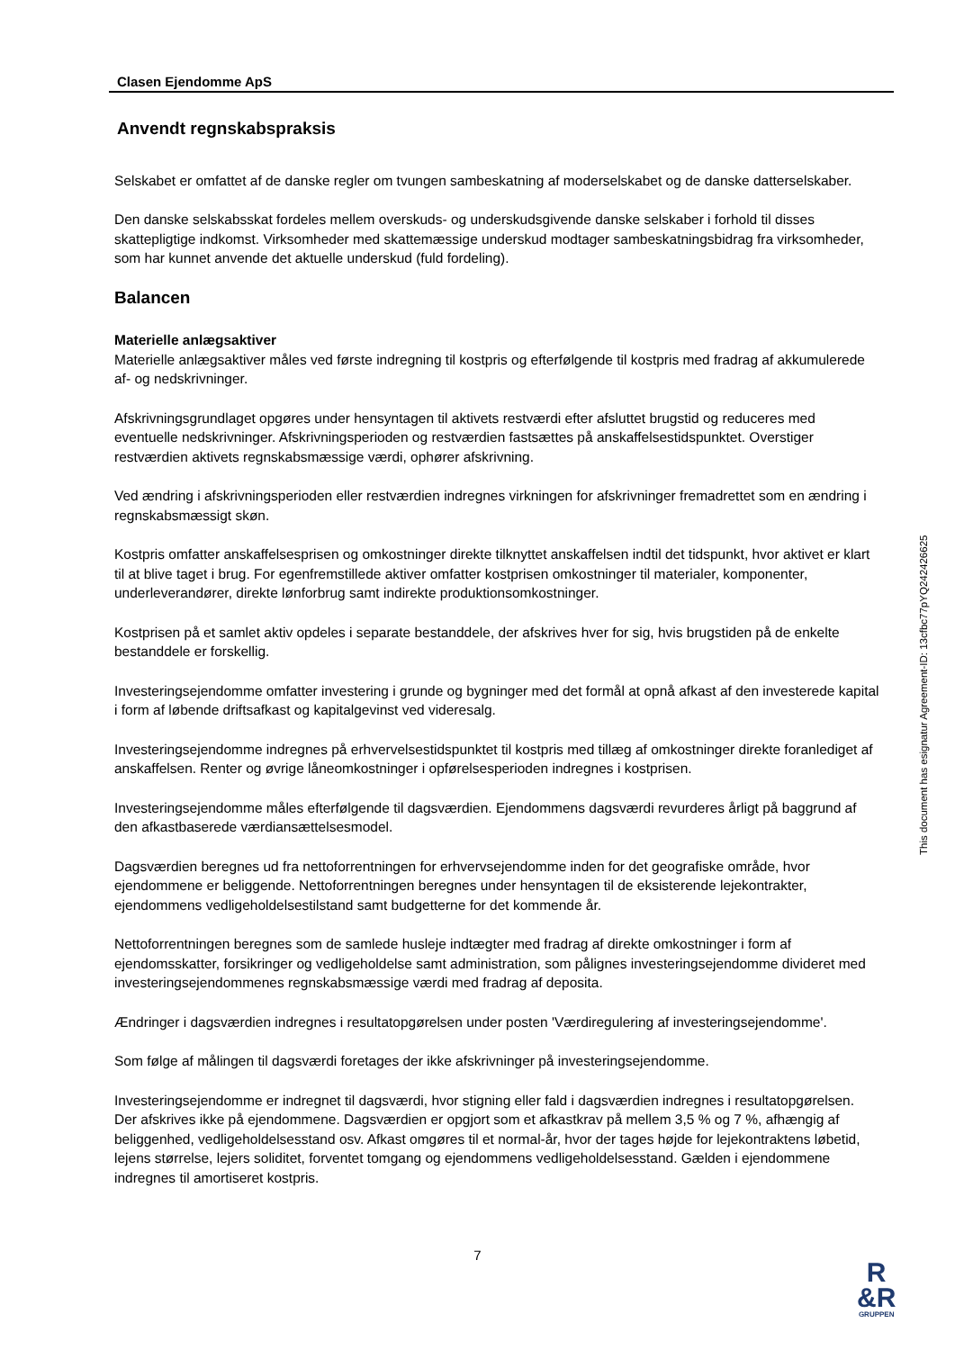Clasen Ejendomme ApS
Anvendt regnskabspraksis
Selskabet er omfattet af de danske regler om tvungen sambeskatning af moderselskabet og de danske datterselskaber.
Den danske selskabsskat fordeles mellem overskuds- og underskudsgivende danske selskaber i forhold til disses skattepligtige indkomst. Virksomheder med skattemæssige underskud modtager sambeskatningsbidrag fra virksomheder, som har kunnet anvende det aktuelle underskud (fuld fordeling).
Balancen
Materielle anlægsaktiver
Materielle anlægsaktiver måles ved første indregning til kostpris og efterfølgende til kostpris med fradrag af akkumulerede af- og nedskrivninger.
Afskrivningsgrundlaget opgøres under hensyntagen til aktivets restværdi efter afsluttet brugstid og reduceres med eventuelle nedskrivninger. Afskrivningsperioden og restværdien fastsættes på anskaffelsestidspunktet. Overstiger restværdien aktivets regnskabsmæssige værdi, ophører afskrivning.
Ved ændring i afskrivningsperioden eller restværdien indregnes virkningen for afskrivninger fremadrettet som en ændring i regnskabsmæssigt skøn.
Kostpris omfatter anskaffelsesprisen og omkostninger direkte tilknyttet anskaffelsen indtil det tidspunkt, hvor aktivet er klart til at blive taget i brug. For egenfremstillede aktiver omfatter kostprisen omkostninger til materialer, komponenter, underleverandører, direkte lønforbrug samt indirekte produktionsomkostninger.
Kostprisen på et samlet aktiv opdeles i separate bestanddele, der afskrives hver for sig, hvis brugstiden på de enkelte bestanddele er forskellig.
Investeringsejendomme omfatter investering i grunde og bygninger med det formål at opnå afkast af den investerede kapital i form af løbende driftsafkast og kapitalgevinst ved videresalg.
Investeringsejendomme indregnes på erhvervelsestidspunktet til kostpris med tillæg af omkostninger direkte foranlediget af anskaffelsen. Renter og øvrige låneomkostninger i opførelsesperioden indregnes i kostprisen.
Investeringsejendomme måles efterfølgende til dagsværdien. Ejendommens dagsværdi revurderes årligt på baggrund af den afkastbaserede værdiansættelsesmodel.
Dagsværdien beregnes ud fra nettoforrentningen for erhvervsejendomme inden for det geografiske område, hvor ejendommene er beliggende. Nettoforrentningen beregnes under hensyntagen til de eksisterende lejekontrakter, ejendommens vedligeholdelsestilstand samt budgetterne for det kommende år.
Nettoforrentningen beregnes som de samlede husleje indtægter med fradrag af direkte omkostninger i form af ejendomsskatter, forsikringer og vedligeholdelse samt administration, som pålignes investeringsejendomme divideret med investeringsejendommenes regnskabsmæssige værdi med fradrag af deposita.
Ændringer i dagsværdien indregnes i resultatopgørelsen under posten 'Værdiregulering af investeringsejendomme'.
Som følge af målingen til dagsværdi foretages der ikke afskrivninger på investeringsejendomme.
Investeringsejendomme er indregnet til dagsværdi, hvor stigning eller fald i dagsværdien indregnes i resultatopgørelsen. Der afskrives ikke på ejendommene. Dagsværdien er opgjort som et afkastkrav på mellem 3,5 % og 7 %, afhængig af beliggenhed, vedligeholdelsesstand osv. Afkast omgøres til et normal-år, hvor der tages højde for lejekontraktens løbetid, lejens størrelse, lejers soliditet, forventet tomgang og ejendommens vedligeholdelsesstand. Gælden i ejendommene indregnes til amortiseret kostpris.
7
This document has esignatur Agreement-ID: 13cfbc77pYQ242426625
R
&R
GRUPPEN